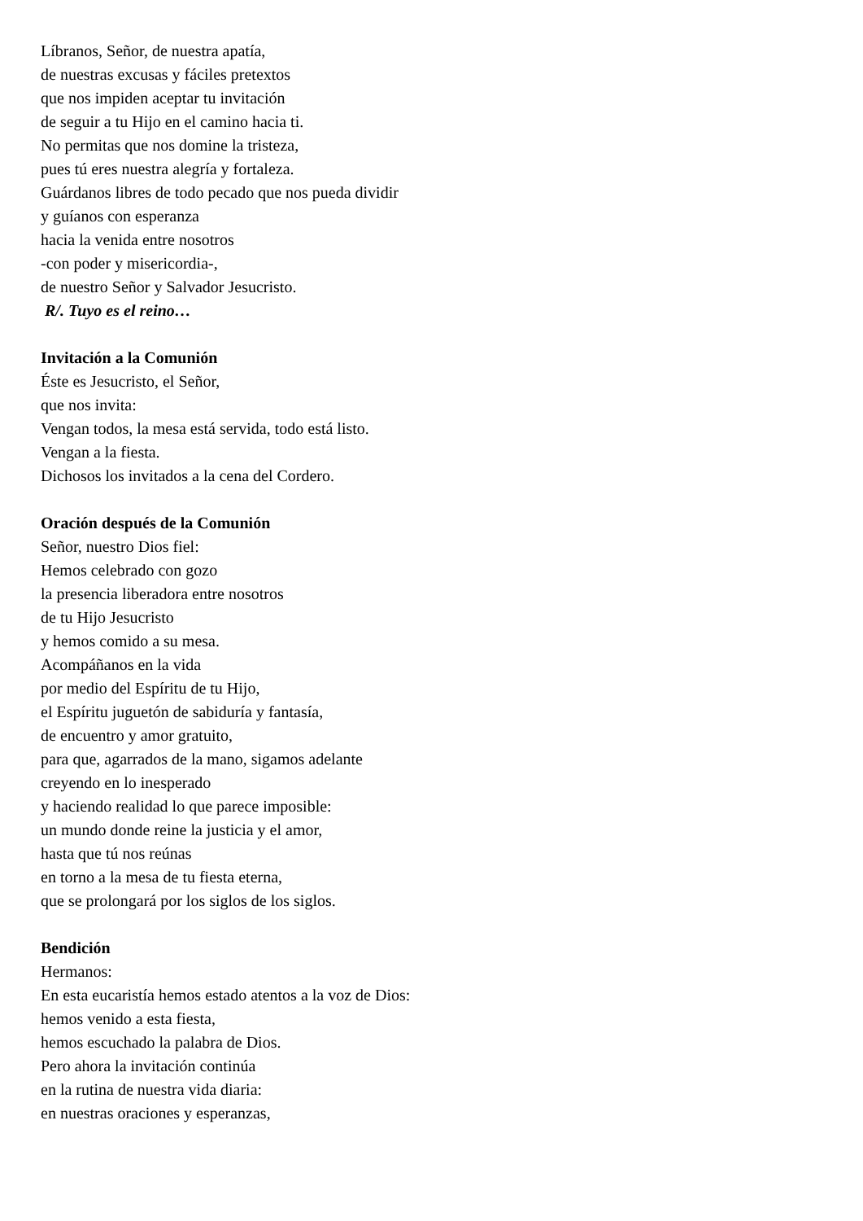Líbranos, Señor, de nuestra apatía,
de nuestras excusas y fáciles pretextos
que nos impiden aceptar tu invitación
de seguir a tu Hijo en el camino hacia ti.
No permitas que nos domine la tristeza,
pues tú eres nuestra alegría y fortaleza.
Guárdanos libres de todo pecado que nos pueda dividir
y guíanos con esperanza
hacia la venida entre nosotros
-con poder y misericordia-,
de nuestro Señor y Salvador Jesucristo.
R/. Tuyo es el reino…
Invitación a la Comunión
Éste es Jesucristo, el Señor,
que nos invita:
Vengan todos, la mesa está servida, todo está listo.
Vengan a la fiesta.
Dichosos los invitados a la cena del Cordero.
Oración después de la Comunión
Señor, nuestro Dios fiel:
Hemos celebrado con gozo
la presencia liberadora entre nosotros
de tu Hijo Jesucristo
y hemos comido a su mesa.
Acompáñanos en la vida
por medio del Espíritu de tu Hijo,
el Espíritu juguetón de sabiduría y fantasía,
de encuentro y amor gratuito,
para que, agarrados de la mano, sigamos adelante
creyendo en lo inesperado
y haciendo realidad lo que parece imposible:
un mundo donde reine la justicia y el amor,
hasta que tú nos reúnas
en torno a la mesa de tu fiesta eterna,
que se prolongará por los siglos de los siglos.
Bendición
Hermanos:
En esta eucaristía hemos estado atentos a la voz de Dios:
hemos venido a esta fiesta,
hemos escuchado la palabra de Dios.
Pero ahora la invitación continúa
en la rutina de nuestra vida diaria:
en nuestras oraciones y esperanzas,